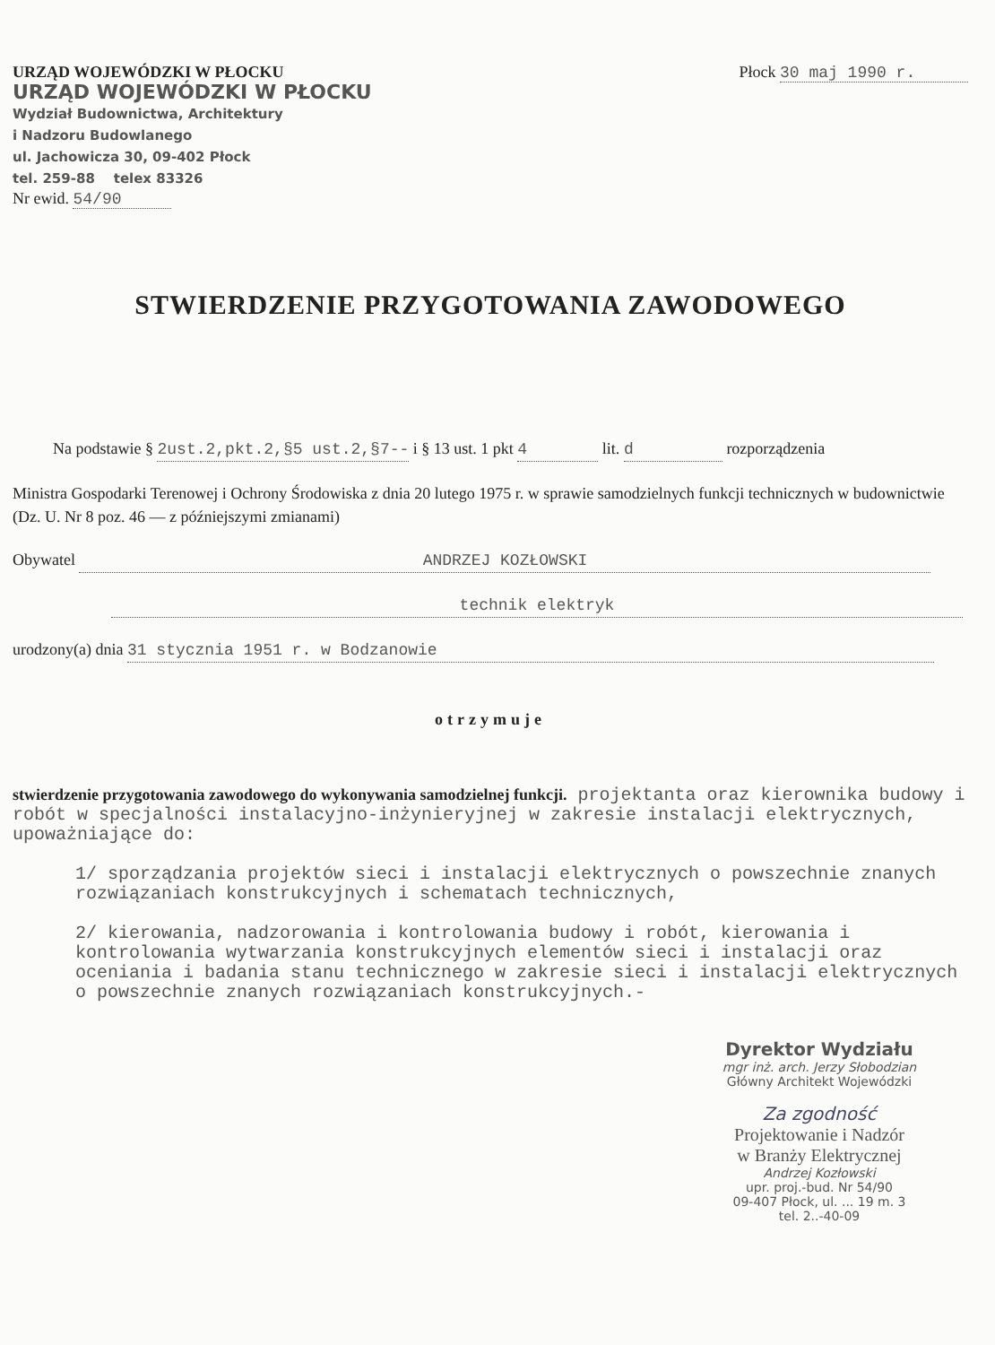URZĄD WOJEWÓDZKI W PŁOCKU
URZĄD WOJEWÓDZKI W PŁOCKU
Wydział Budownictwa, Architektury
i Nadzoru Budowlanego
ul. Jachowicza 30, 09-402 Płock
tel. 259-88 telex 83326
Nr ewid. 54/90
Płock 30 maj 1990 r.
STWIERDZENIE PRZYGOTOWANIA ZAWODOWEGO
Na podstawie § 2ust.2,pkt.2,§5 ust.2,§7-- i § 13 ust. 1 pkt 4 lit. d rozporządzenia
Ministra Gospodarki Terenowej i Ochrony Środowiska z dnia 20 lutego 1975 r. w sprawie samodzielnych funkcji technicznych w budownictwie (Dz. U. Nr 8 poz. 46 — z późniejszymi zmianami)
Obywatel ANDRZEJ KOZŁOWSKI
technik elektryk
urodzony(a) dnia 31 stycznia 1951 r. w Bodzanowie
otrzymuje
stwierdzenie przygotowania zawodowego do wykonywania samodzielnej funkcji. projektanta oraz kierownika budowy i robót w specjalności instalacyjno-inżynieryjnej w zakresie instalacji elektrycznych, upoważniające do:
1/ sporządzania projektów sieci i instalacji elektrycznych o powszechnie znanych rozwiązaniach konstrukcyjnych i schematach technicznych,
2/ kierowania, nadzorowania i kontrolowania budowy i robót, kierowania i kontrolowania wytwarzania konstrukcyjnych elementów sieci i instalacji oraz oceniania i badania stanu technicznego w zakresie sieci i instalacji elektrycznych o powszechnie znanych rozwiązaniach konstrukcyjnych.-
Dyrektor Wydziału
mgr inż. arch. Jerzy Słobodzian
Główny Architekt Wojewódzki
Za zgodność
Projektowanie i Nadzór
w Branży Elektrycznej
Andrzej Kozłowski
upr. proj.-bud. Nr 54/90
09-407 Płock, ul. ... 19 m. 3
tel. 2..-40-09